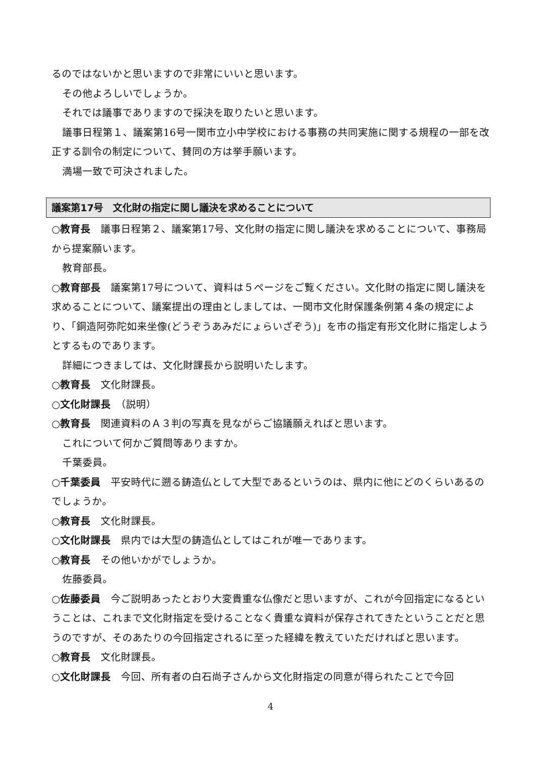るのではないかと思いますので非常にいいと思います。
その他よろしいでしょうか。
それでは議事でありますので採決を取りたいと思います。
議事日程第１、議案第16号一関市立小中学校における事務の共同実施に関する規程の一部を改正する訓令の制定について、賛同の方は挙手願います。
満場一致で可決されました。
議案第17号　文化財の指定に関し議決を求めることについて
○教育長　議事日程第２、議案第17号、文化財の指定に関し議決を求めることについて、事務局から提案願います。
教育部長。
○教育部長　議案第17号について、資料は５ページをご覧ください。文化財の指定に関し議決を求めることについて、議案提出の理由としましては、一関市文化財保護条例第４条の規定により、「銅造阿弥陀如来坐像(どうぞうあみだにょらいざぞう)」を市の指定有形文化財に指定しようとするものであります。
詳細につきましては、文化財課長から説明いたします。
○教育長　文化財課長。
○文化財課長　（説明）
○教育長　関連資料のＡ３判の写真を見ながらご協議願えればと思います。
これについて何かご質問等ありますか。
千葉委員。
○千葉委員　平安時代に遡る鋳造仏として大型であるというのは、県内に他にどのくらいあるのでしょうか。
○教育長　文化財課長。
○文化財課長　県内では大型の鋳造仏としてはこれが唯一であります。
○教育長　その他いかがでしょうか。
佐藤委員。
○佐藤委員　今ご説明あったとおり大変貴重な仏像だと思いますが、これが今回指定になるということは、これまで文化財指定を受けることなく貴重な資料が保存されてきたということだと思うのですが、そのあたりの今回指定されるに至った経緯を教えていただければと思います。
○教育長　文化財課長。
○文化財課長　今回、所有者の白石尚子さんから文化財指定の同意が得られたことで今回
4